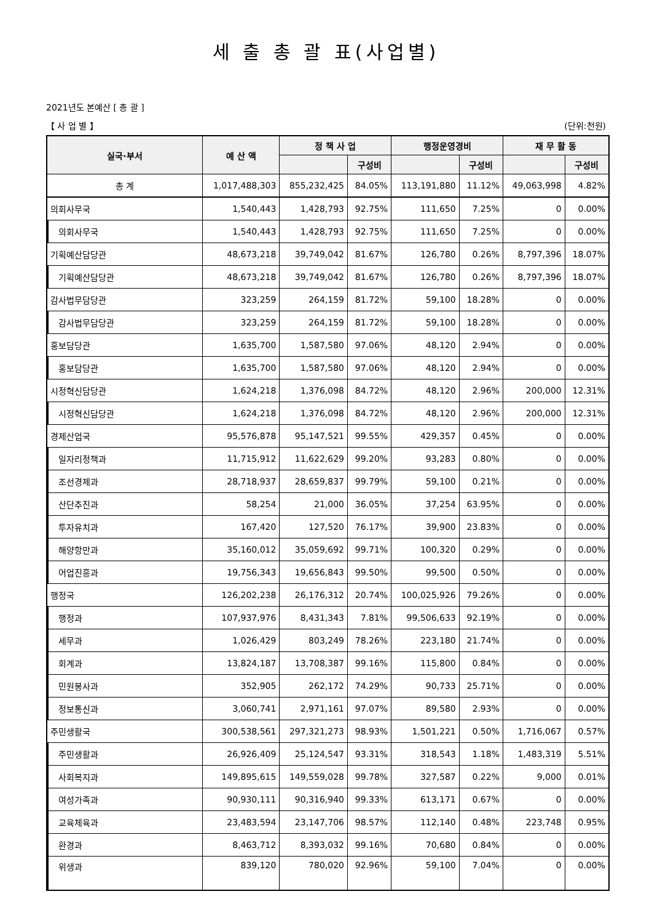세 출 총 괄 표(사업별)
2021년도 본예산 [ 총 괄 ]
【 사 업 별 】 (단위:천원)
| 실국·부서 | 예 산 액 | 정 책 사 업 | | 행정운영경비 | | 재 무 활 동 | |
| --- | --- | --- | --- | --- | --- | --- | --- |
| | | | 구성비 | | 구성비 | | 구성비 |
| 총 계 | 1,017,488,303 | 855,232,425 | 84.05% | 113,191,880 | 11.12% | 49,063,998 | 4.82% |
| 의회사무국 | 1,540,443 | 1,428,793 | 92.75% | 111,650 | 7.25% | 0 | 0.00% |
| 의회사무국 | 1,540,443 | 1,428,793 | 92.75% | 111,650 | 7.25% | 0 | 0.00% |
| 기획예산담당관 | 48,673,218 | 39,749,042 | 81.67% | 126,780 | 0.26% | 8,797,396 | 18.07% |
| 기획예산담당관 | 48,673,218 | 39,749,042 | 81.67% | 126,780 | 0.26% | 8,797,396 | 18.07% |
| 감사법무담당관 | 323,259 | 264,159 | 81.72% | 59,100 | 18.28% | 0 | 0.00% |
| 감사법무담당관 | 323,259 | 264,159 | 81.72% | 59,100 | 18.28% | 0 | 0.00% |
| 홍보담당관 | 1,635,700 | 1,587,580 | 97.06% | 48,120 | 2.94% | 0 | 0.00% |
| 홍보담당관 | 1,635,700 | 1,587,580 | 97.06% | 48,120 | 2.94% | 0 | 0.00% |
| 시정혁신담당관 | 1,624,218 | 1,376,098 | 84.72% | 48,120 | 2.96% | 200,000 | 12.31% |
| 시정혁신담당관 | 1,624,218 | 1,376,098 | 84.72% | 48,120 | 2.96% | 200,000 | 12.31% |
| 경제산업국 | 95,576,878 | 95,147,521 | 99.55% | 429,357 | 0.45% | 0 | 0.00% |
| 일자리정책과 | 11,715,912 | 11,622,629 | 99.20% | 93,283 | 0.80% | 0 | 0.00% |
| 조선경제과 | 28,718,937 | 28,659,837 | 99.79% | 59,100 | 0.21% | 0 | 0.00% |
| 산단추진과 | 58,254 | 21,000 | 36.05% | 37,254 | 63.95% | 0 | 0.00% |
| 투자유치과 | 167,420 | 127,520 | 76.17% | 39,900 | 23.83% | 0 | 0.00% |
| 해양항만과 | 35,160,012 | 35,059,692 | 99.71% | 100,320 | 0.29% | 0 | 0.00% |
| 어업진흥과 | 19,756,343 | 19,656,843 | 99.50% | 99,500 | 0.50% | 0 | 0.00% |
| 행정국 | 126,202,238 | 26,176,312 | 20.74% | 100,025,926 | 79.26% | 0 | 0.00% |
| 행정과 | 107,937,976 | 8,431,343 | 7.81% | 99,506,633 | 92.19% | 0 | 0.00% |
| 세무과 | 1,026,429 | 803,249 | 78.26% | 223,180 | 21.74% | 0 | 0.00% |
| 회계과 | 13,824,187 | 13,708,387 | 99.16% | 115,800 | 0.84% | 0 | 0.00% |
| 민원봉사과 | 352,905 | 262,172 | 74.29% | 90,733 | 25.71% | 0 | 0.00% |
| 정보통신과 | 3,060,741 | 2,971,161 | 97.07% | 89,580 | 2.93% | 0 | 0.00% |
| 주민생활국 | 300,538,561 | 297,321,273 | 98.93% | 1,501,221 | 0.50% | 1,716,067 | 0.57% |
| 주민생활과 | 26,926,409 | 25,124,547 | 93.31% | 318,543 | 1.18% | 1,483,319 | 5.51% |
| 사회복지과 | 149,895,615 | 149,559,028 | 99.78% | 327,587 | 0.22% | 9,000 | 0.01% |
| 여성가족과 | 90,930,111 | 90,316,940 | 99.33% | 613,171 | 0.67% | 0 | 0.00% |
| 교육체육과 | 23,483,594 | 23,147,706 | 98.57% | 112,140 | 0.48% | 223,748 | 0.95% |
| 환경과 | 8,463,712 | 8,393,032 | 99.16% | 70,680 | 0.84% | 0 | 0.00% |
| 위생과 | 839,120 | 780,020 | 92.96% | 59,100 | 7.04% | 0 | 0.00% |